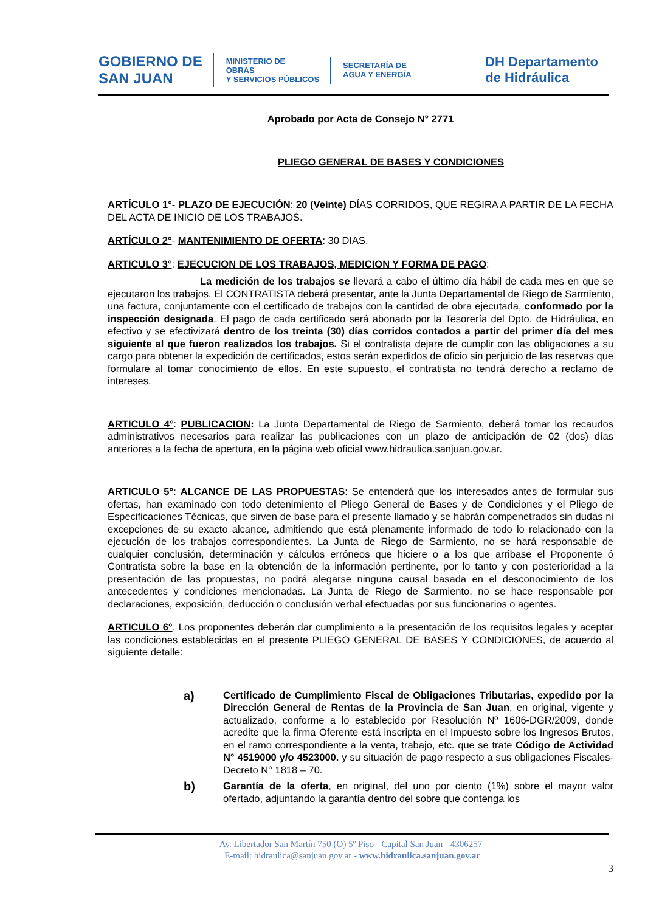GOBIERNO DE
SAN JUAN
MINISTERIO DE
OBRAS
Y SERVICIOS PÚBLICOS
SECRETARÍA DE
AGUA Y ENERGÍA
DH Departamento
de Hidráulica
Aprobado por Acta de Consejo N° 2771
PLIEGO GENERAL DE BASES Y CONDICIONES
ARTÍCULO 1°- PLAZO DE EJECUCIÓN: 20 (Veinte) DÍAS CORRIDOS, QUE REGIRA A PARTIR DE LA FECHA DEL ACTA DE INICIO DE LOS TRABAJOS.
ARTÍCULO 2°- MANTENIMIENTO DE OFERTA: 30 DIAS.
ARTICULO 3°: EJECUCION DE LOS TRABAJOS, MEDICION Y FORMA DE PAGO:
La medición de los trabajos se llevará a cabo el último día hábil de cada mes en que se ejecutaron los trabajos. El CONTRATISTA deberá presentar, ante la Junta Departamental de Riego de Sarmiento, una factura, conjuntamente con el certificado de trabajos con la cantidad de obra ejecutada, conformado por la inspección designada. El pago de cada certificado será abonado por la Tesorería del Dpto. de Hidráulica, en efectivo y se efectivizará dentro de los treinta (30) días corridos contados a partir del primer día del mes siguiente al que fueron realizados los trabajos. Si el contratista dejare de cumplir con las obligaciones a su cargo para obtener la expedición de certificados, estos serán expedidos de oficio sin perjuicio de las reservas que formulare al tomar conocimiento de ellos. En este supuesto, el contratista no tendrá derecho a reclamo de intereses.
ARTICULO 4°: PUBLICACION: La Junta Departamental de Riego de Sarmiento, deberá tomar los recaudos administrativos necesarios para realizar las publicaciones con un plazo de anticipación de 02 (dos) días anteriores a la fecha de apertura, en la página web oficial www.hidraulica.sanjuan.gov.ar.
ARTICULO 5°: ALCANCE DE LAS PROPUESTAS: Se entenderá que los interesados antes de formular sus ofertas, han examinado con todo detenimiento el Pliego General de Bases y de Condiciones y el Pliego de Especificaciones Técnicas, que sirven de base para el presente llamado y se habrán compenetrados sin dudas ni excepciones de su exacto alcance, admitiendo que está plenamente informado de todo lo relacionado con la ejecución de los trabajos correspondientes. La Junta de Riego de Sarmiento, no se hará responsable de cualquier conclusión, determinación y cálculos erróneos que hiciere o a los que arribase el Proponente ó Contratista sobre la base en la obtención de la información pertinente, por lo tanto y con posterioridad a la presentación de las propuestas, no podrá alegarse ninguna causal basada en el desconocimiento de los antecedentes y condiciones mencionadas. La Junta de Riego de Sarmiento, no se hace responsable por declaraciones, exposición, deducción o conclusión verbal efectuadas por sus funcionarios o agentes.
ARTICULO 6°. Los proponentes deberán dar cumplimiento a la presentación de los requisitos legales y aceptar las condiciones establecidas en el presente PLIEGO GENERAL DE BASES Y CONDICIONES, de acuerdo al siguiente detalle:
a)
Certificado de Cumplimiento Fiscal de Obligaciones Tributarias, expedido por la Dirección General de Rentas de la Provincia de San Juan, en original, vigente y actualizado, conforme a lo establecido por Resolución Nº 1606-DGR/2009, donde acredite que la firma Oferente está inscripta en el Impuesto sobre los Ingresos Brutos, en el ramo correspondiente a la venta, trabajo, etc. que se trate Código de Actividad N° 4519000 y/o 4523000. y su situación de pago respecto a sus obligaciones Fiscales- Decreto N° 1818 – 70.
b)
Garantía de la oferta, en original, del uno por ciento (1%) sobre el mayor valor ofertado, adjuntando la garantía dentro del sobre que contenga los
Av. Libertador San Martín 750 (O) 5º Piso - Capital San Juan - 4306257-
E-mail: hidraulica@sanjuan.gov.ar - www.hidraulica.sanjuan.gov.ar
3